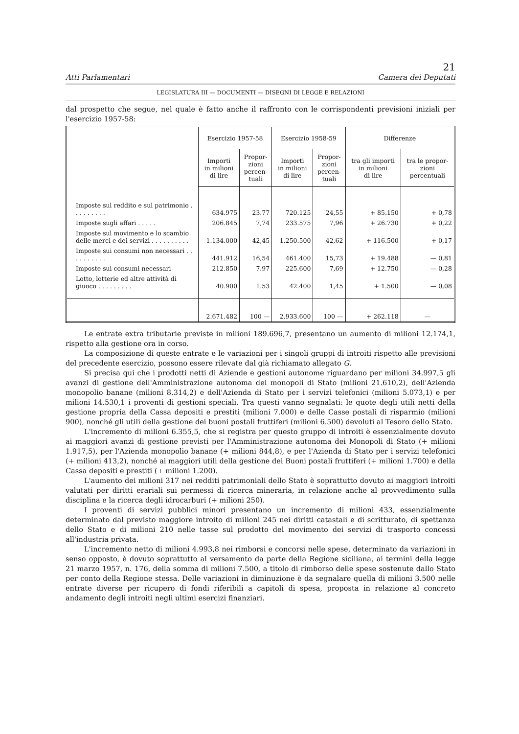21
Atti Parlamentari Camera dei Deputati
LEGISLATURA III — DOCUMENTI — DISEGNI DI LEGGE E RELAZIONI
dal prospetto che segue, nel quale è fatto anche il raffronto con le corrispondenti previsioni iniziali per l'esercizio 1957-58:
| | Esercizio 1957-58 | | Esercizio 1958-59 | | Differenze | |
| --- | --- | --- | --- | --- | --- | --- |
| | Importi in milioni di lire | Propor- zioni percen- tuali | Importi in milioni di lire | Propor- zioni percen- tuali | tra gli importi in milioni di lire | tra le propor- zioni percentuali |
| Imposte sul reddito e sul patrimonio . . . . . . . . . | 634.975 | 23.77 | 720.125 | 24,55 | + 85.150 | + 0,78 |
| Imposte sugli affari . . . . . | 206.845 | 7,74 | 233.575 | 7,96 | + 26.730 | + 0,22 |
| Imposte sul movimento e lo scambio delle merci e dei servizi . . . . . . . . . . | 1.134.000 | 42,45 | 1.250.500 | 42,62 | + 116.500 | + 0,17 |
| Imposte sui consumi non necessari . . . . . . . . . . | 441.912 | 16,54 | 461.400 | 15,73 | + 19.488 | — 0,81 |
| Imposte sui consumi necessari | 212.850 | 7.97 | 225.600 | 7,69 | + 12.750 | — 0,28 |
| Lotto, lotterie ed altre attività di giuoco . . . . . . . . . | 40.900 | 1.53 | 42.400 | 1,45 | + 1.500 | — 0,08 |
| | 2.671.482 | 100 — | 2.933.600 | 100 — | + 262.118 | — |
Le entrate extra tributarie previste in milioni 189.696,7, presentano un aumento di milioni 12.174,1, rispetto alla gestione ora in corso.
La composizione di queste entrate e le variazioni per i singoli gruppi di introiti rispetto alle previsioni del precedente esercizio, possono essere rilevate dal già richiamato allegato G.
Si precisa qui che i prodotti netti di Aziende e gestioni autonome riguardano per milioni 34.997,5 gli avanzi di gestione dell'Amministrazione autonoma dei monopoli di Stato (milioni 21.610,2), dell'Azienda monopolio banane (milioni 8.314,2) e dell'Azienda di Stato per i servizi telefonici (milioni 5.073,1) e per milioni 14.530,1 i proventi di gestioni speciali. Tra questi vanno segnalati: le quote degli utili netti della gestione propria della Cassa depositi e prestiti (milioni 7.000) e delle Casse postali di risparmio (milioni 900), nonché gli utili della gestione dei buoni postali fruttiferi (milioni 6.500) devoluti al Tesoro dello Stato.
L'incremento di milioni 6.355,5, che si registra per questo gruppo di introiti è essenzialmente dovuto ai maggiori avanzi di gestione previsti per l'Amministrazione autonoma dei Monopoli di Stato (+ milioni 1.917,5), per l'Azienda monopolio banane (+ milioni 844,8), e per l'Azienda di Stato per i servizi telefonici (+ milioni 413,2), nonché ai maggiori utili della gestione dei Buoni postali fruttiferi (+ milioni 1.700) e della Cassa depositi e prestiti (+ milioni 1.200).
L'aumento dei milioni 317 nei redditi patrimoniali dello Stato è soprattutto dovuto ai maggiori introiti valutati per diritti erariali sui permessi di ricerca mineraria, in relazione anche al provvedimento sulla disciplina e la ricerca degli idrocarburi (+ milioni 250).
I proventi di servizi pubblici minori presentano un incremento di milioni 433, essenzialmente determinato dal previsto maggiore introito di milioni 245 nei diritti catastali e di scritturato, di spettanza dello Stato e di milioni 210 nelle tasse sul prodotto del movimento dei servizi di trasporto concessi all'industria privata.
L'incremento netto di milioni 4.993,8 nei rimborsi e concorsi nelle spese, determinato da variazioni in senso opposto, è dovuto soprattutto al versamento da parte della Regione siciliana, ai termini della legge 21 marzo 1957, n. 176, della somma di milioni 7.500, a titolo di rimborso delle spese sostenute dallo Stato per conto della Regione stessa. Delle variazioni in diminuzione è da segnalare quella di milioni 3.500 nelle entrate diverse per ricupero di fondi riferibili a capitoli di spesa, proposta in relazione al concreto andamento degli introiti negli ultimi esercizi finanziari.